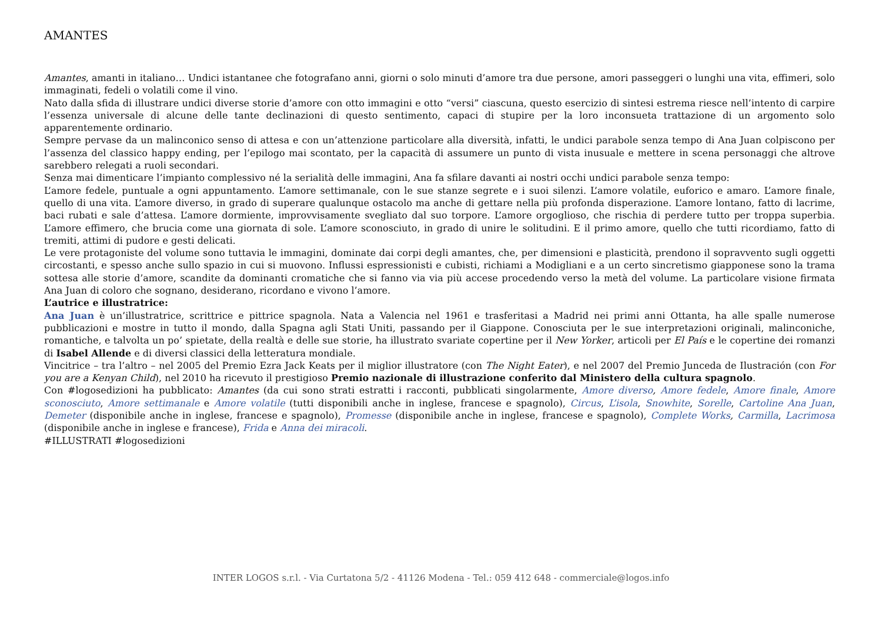AMANTES
Amantes, amanti in italiano… Undici istantanee che fotografano anni, giorni o solo minuti d’amore tra due persone, amori passeggeri o lunghi una vita, effimeri, solo immaginati, fedeli o volatili come il vino.
Nato dalla sfida di illustrare undici diverse storie d’amore con otto immagini e otto “versi” ciascuna, questo esercizio di sintesi estrema riesce nell’intento di carpire l’essenza universale di alcune delle tante declinazioni di questo sentimento, capaci di stupire per la loro inconsueta trattazione di un argomento solo apparentemente ordinario.
Sempre pervase da un malinconico senso di attesa e con un’attenzione particolare alla diversità, infatti, le undici parabole senza tempo di Ana Juan colpiscono per l’assenza del classico happy ending, per l’epilogo mai scontato, per la capacità di assumere un punto di vista inusuale e mettere in scena personaggi che altrove sarebbero relegati a ruoli secondari.
Senza mai dimenticare l’impianto complessivo né la serialità delle immagini, Ana fa sfilare davanti ai nostri occhi undici parabole senza tempo:
L’amore fedele, puntuale a ogni appuntamento. L’amore settimanale, con le sue stanze segrete e i suoi silenzi. L’amore volatile, euforico e amaro. L’amore finale, quello di una vita. L’amore diverso, in grado di superare qualunque ostacolo ma anche di gettare nella più profonda disperazione. L’amore lontano, fatto di lacrime, baci rubati e sale d’attesa. L’amore dormiente, improvvisamente svegliato dal suo torpore. L’amore orgoglioso, che rischia di perdere tutto per troppa superbia. L’amore effimero, che brucia come una giornata di sole. L’amore sconosciuto, in grado di unire le solitudini. E il primo amore, quello che tutti ricordiamo, fatto di tremiti, attimi di pudore e gesti delicati.
Le vere protagoniste del volume sono tuttavia le immagini, dominate dai corpi degli amantes, che, per dimensioni e plasticità, prendono il sopravvento sugli oggetti circostanti, e spesso anche sullo spazio in cui si muovono. Influssi espressionisti e cubisti, richiami a Modigliani e a un certo sincretismo giapponese sono la trama sottesa alle storie d’amore, scandite da dominanti cromatiche che si fanno via via più accese procedendo verso la metà del volume. La particolare visione firmata Ana Juan di coloro che sognano, desiderano, ricordano e vivono l’amore.
L’autrice e illustratrice:
Ana Juan è un’illustratrice, scrittrice e pittrice spagnola. Nata a Valencia nel 1961 e trasferitasi a Madrid nei primi anni Ottanta, ha alle spalle numerose pubblicazioni e mostre in tutto il mondo, dalla Spagna agli Stati Uniti, passando per il Giappone. Conosciuta per le sue interpretazioni originali, malinconiche, romantiche, e talvolta un po’ spietate, della realtà e delle sue storie, ha illustrato svariate copertine per il New Yorker, articoli per El País e le copertine dei romanzi di Isabel Allende e di diversi classici della letteratura mondiale.
Vincitrice – tra l’altro – nel 2005 del Premio Ezra Jack Keats per il miglior illustratore (con The Night Eater), e nel 2007 del Premio Junceda de Ilustración (con For you are a Kenyan Child), nel 2010 ha ricevuto il prestigioso Premio nazionale di illustrazione conferito dal Ministero della cultura spagnolo.
Con #logosedizioni ha pubblicato: Amantes (da cui sono strati estratti i racconti, pubblicati singolarmente, Amore diverso, Amore fedele, Amore finale, Amore sconosciuto, Amore settimanale e Amore volatile (tutti disponibili anche in inglese, francese e spagnolo), Circus, L’isola, Snowhite, Sorelle, Cartoline Ana Juan, Demeter (disponibile anche in inglese, francese e spagnolo), Promesse (disponibile anche in inglese, francese e spagnolo), Complete Works, Carmilla, Lacrimosa (disponibile anche in inglese e francese), Frida e Anna dei miracoli.
#ILLUSTRATI #logosedizioni
INTER LOGOS s.r.l. - Via Curtatona 5/2 - 41126 Modena - Tel.: 059 412 648 - commerciale@logos.info